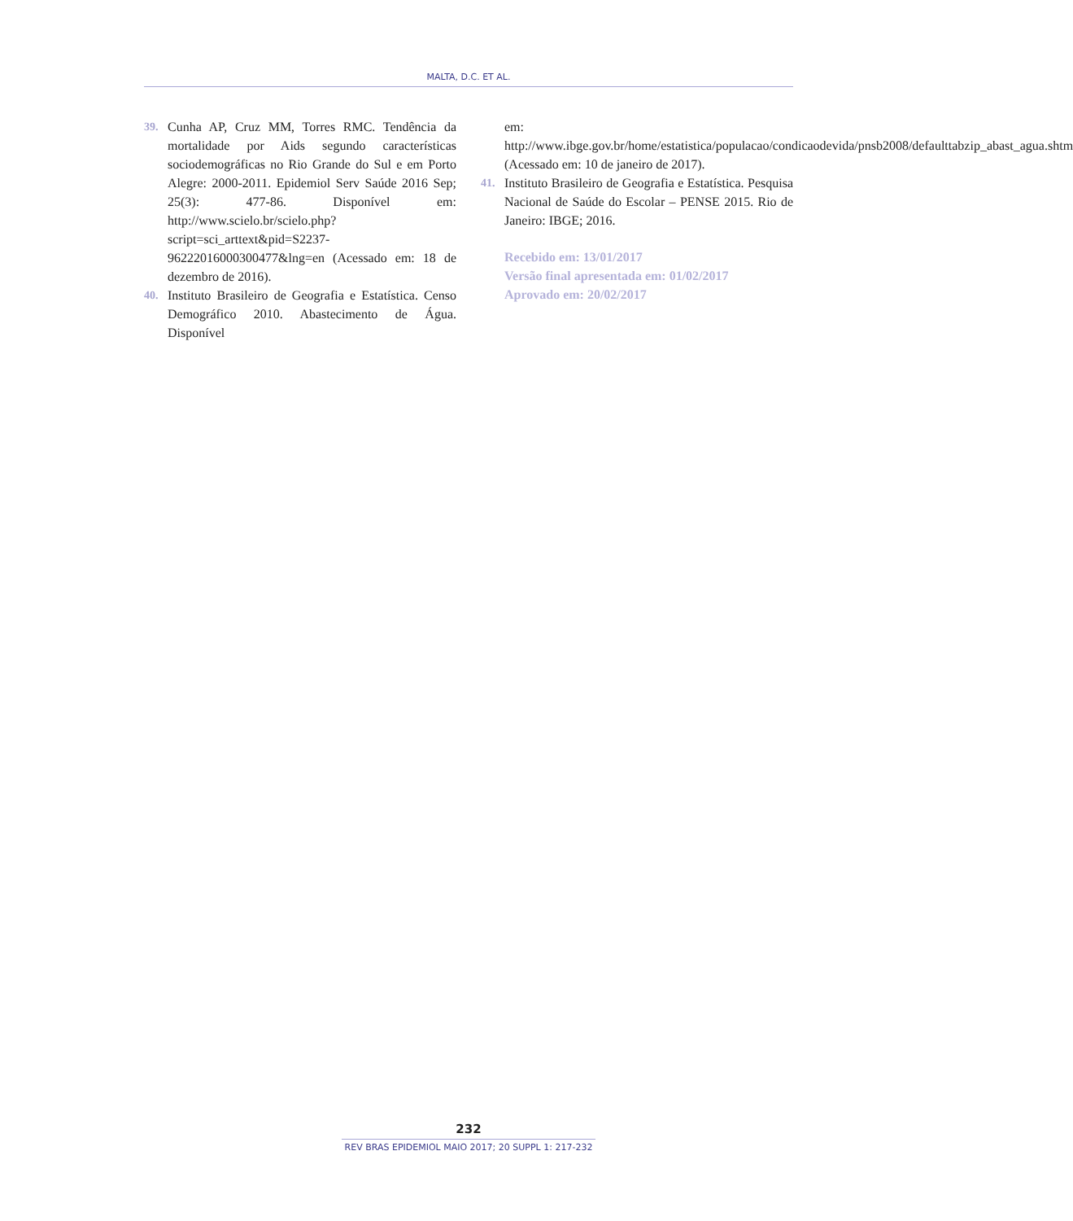MALTA, D.C. ET AL.
39. Cunha AP, Cruz MM, Torres RMC. Tendência da mortalidade por Aids segundo características sociodemográficas no Rio Grande do Sul e em Porto Alegre: 2000-2011. Epidemiol Serv Saúde 2016 Sep; 25(3): 477-86. Disponível em: http://www.scielo.br/scielo.php?script=sci_arttext&pid=S2237-96222016000300477&lng=en (Acessado em: 18 de dezembro de 2016).
40. Instituto Brasileiro de Geografia e Estatística. Censo Demográfico 2010. Abastecimento de Água. Disponível
em: http://www.ibge.gov.br/home/estatistica/populacao/condicaodevida/pnsb2008/defaulttabzip_abast_agua.shtm (Acessado em: 10 de janeiro de 2017).
41. Instituto Brasileiro de Geografia e Estatística. Pesquisa Nacional de Saúde do Escolar – PENSE 2015. Rio de Janeiro: IBGE; 2016.
Recebido em: 13/01/2017
Versão final apresentada em: 01/02/2017
Aprovado em: 20/02/2017
232
REV BRAS EPIDEMIOL MAIO 2017; 20 SUPPL 1: 217-232